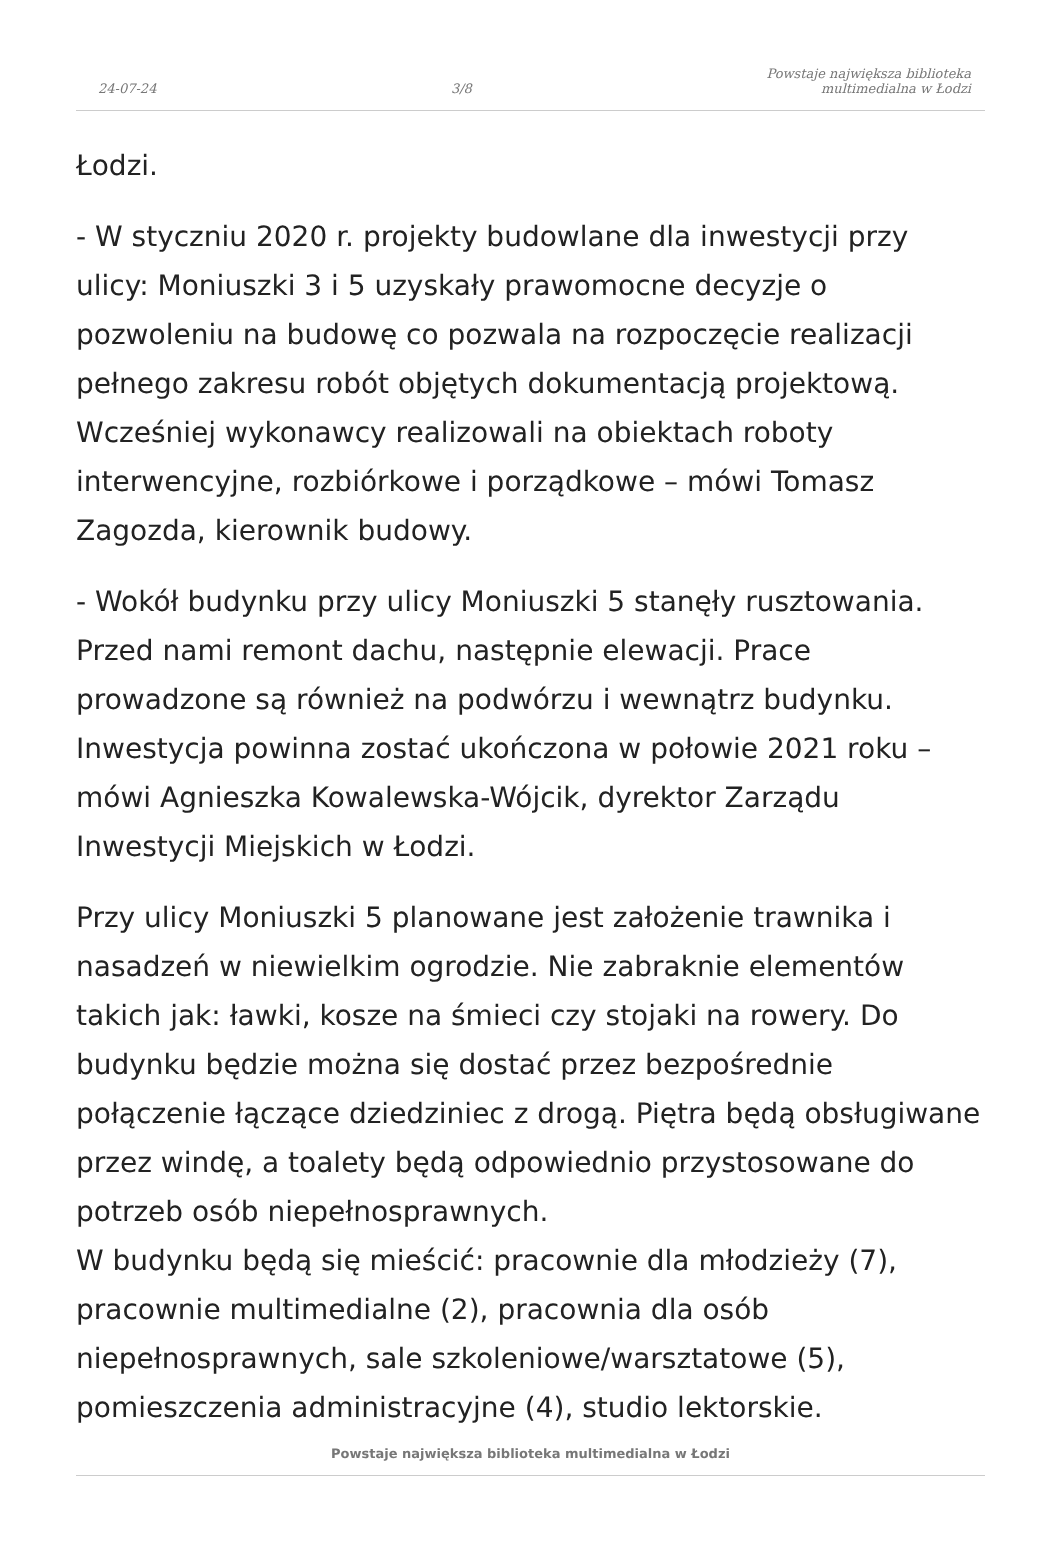24-07-24
3/8
Powstaje największa biblioteka
multimedialna w Łodzi
Łodzi.
- W styczniu 2020 r. projekty budowlane dla inwestycji przy ulicy: Moniuszki 3 i 5 uzyskały prawomocne decyzje o pozwoleniu na budowę co pozwala na rozpoczęcie realizacji pełnego zakresu robót objętych dokumentacją projektową. Wcześniej wykonawcy realizowali na obiektach roboty interwencyjne, rozbiórkowe i porządkowe – mówi Tomasz Zagozda, kierownik budowy.
- Wokół budynku przy ulicy Moniuszki 5 stanęły rusztowania. Przed nami remont dachu, następnie elewacji. Prace prowadzone są również na podwórzu i wewnątrz budynku. Inwestycja powinna zostać ukończona w połowie 2021 roku – mówi Agnieszka Kowalewska-Wójcik, dyrektor Zarządu Inwestycji Miejskich w Łodzi.
Przy ulicy Moniuszki 5 planowane jest założenie trawnika i nasadzeń w niewielkim ogrodzie. Nie zabraknie elementów takich jak: ławki, kosze na śmieci czy stojaki na rowery. Do budynku będzie można się dostać przez bezpośrednie połączenie łączące dziedziniec z drogą. Piętra będą obsługiwane przez windę, a toalety będą odpowiednio przystosowane do potrzeb osób niepełnosprawnych.
W budynku będą się mieścić: pracownie dla młodzieży (7), pracownie multimedialne (2), pracownia dla osób niepełnosprawnych, sale szkoleniowe/warsztatowe (5), pomieszczenia administracyjne (4), studio lektorskie.
Powstaje największa biblioteka multimedialna w Łodzi